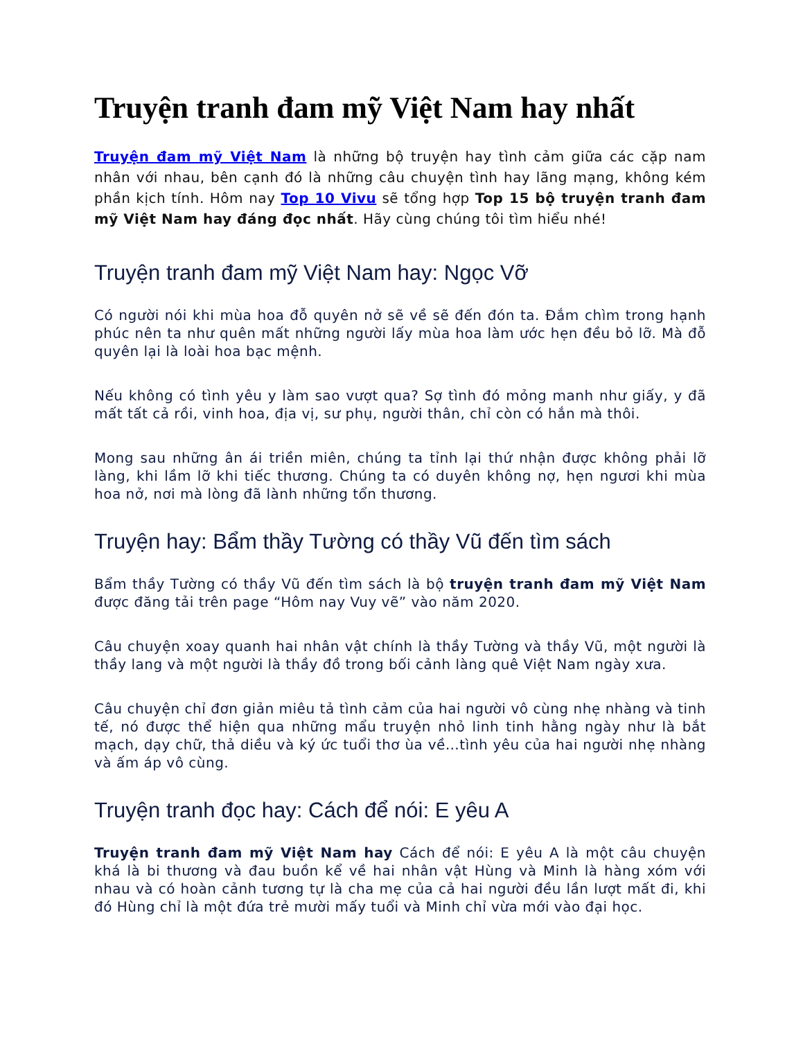Truyện tranh đam mỹ Việt Nam hay nhất
Truyện đam mỹ Việt Nam là những bộ truyện hay tình cảm giữa các cặp nam nhân với nhau, bên cạnh đó là những câu chuyện tình hay lãng mạng, không kém phần kịch tính. Hôm nay Top 10 Vivu sẽ tổng hợp Top 15 bộ truyện tranh đam mỹ Việt Nam hay đáng đọc nhất. Hãy cùng chúng tôi tìm hiểu nhé!
Truyện tranh đam mỹ Việt Nam hay: Ngọc Vỡ
Có người nói khi mùa hoa đỗ quyên nở sẽ về sẽ đến đón ta. Đắm chìm trong hạnh phúc nên ta như quên mất những người lấy mùa hoa làm ước hẹn đều bỏ lỡ. Mà đỗ quyên lại là loài hoa bạc mệnh.
Nếu không có tình yêu y làm sao vượt qua? Sợ tình đó mỏng manh như giấy, y đã mất tất cả rồi, vinh hoa, địa vị, sư phụ, người thân, chỉ còn có hắn mà thôi.
Mong sau những ân ái triền miên, chúng ta tỉnh lại thứ nhận được không phải lỡ làng, khi lầm lỡ khi tiếc thương. Chúng ta có duyên không nợ, hẹn ngươi khi mùa hoa nở, nơi mà lòng đã lành những tổn thương.
Truyện hay: Bẩm thầy Tường có thầy Vũ đến tìm sách
Bẩm thầy Tường có thầy Vũ đến tìm sách là bộ truyện tranh đam mỹ Việt Nam được đăng tải trên page “Hôm nay Vuy vẽ” vào năm 2020.
Câu chuyện xoay quanh hai nhân vật chính là thầy Tường và thầy Vũ, một người là thầy lang và một người là thầy đồ trong bối cảnh làng quê Việt Nam ngày xưa.
Câu chuyện chỉ đơn giản miêu tả tình cảm của hai người vô cùng nhẹ nhàng và tinh tế, nó được thể hiện qua những mẩu truyện nhỏ linh tinh hằng ngày như là bắt mạch, dạy chữ, thả diều và ký ức tuổi thơ ùa về…tình yêu của hai người nhẹ nhàng và ấm áp vô cùng.
Truyện tranh đọc hay: Cách để nói: E yêu A
Truyện tranh đam mỹ Việt Nam hay Cách để nói: E yêu A là một câu chuyện khá là bi thương và đau buồn kể về hai nhân vật Hùng và Minh là hàng xóm với nhau và có hoàn cảnh tương tự là cha mẹ của cả hai người đều lần lượt mất đi, khi đó Hùng chỉ là một đứa trẻ mười mấy tuổi và Minh chỉ vừa mới vào đại học.